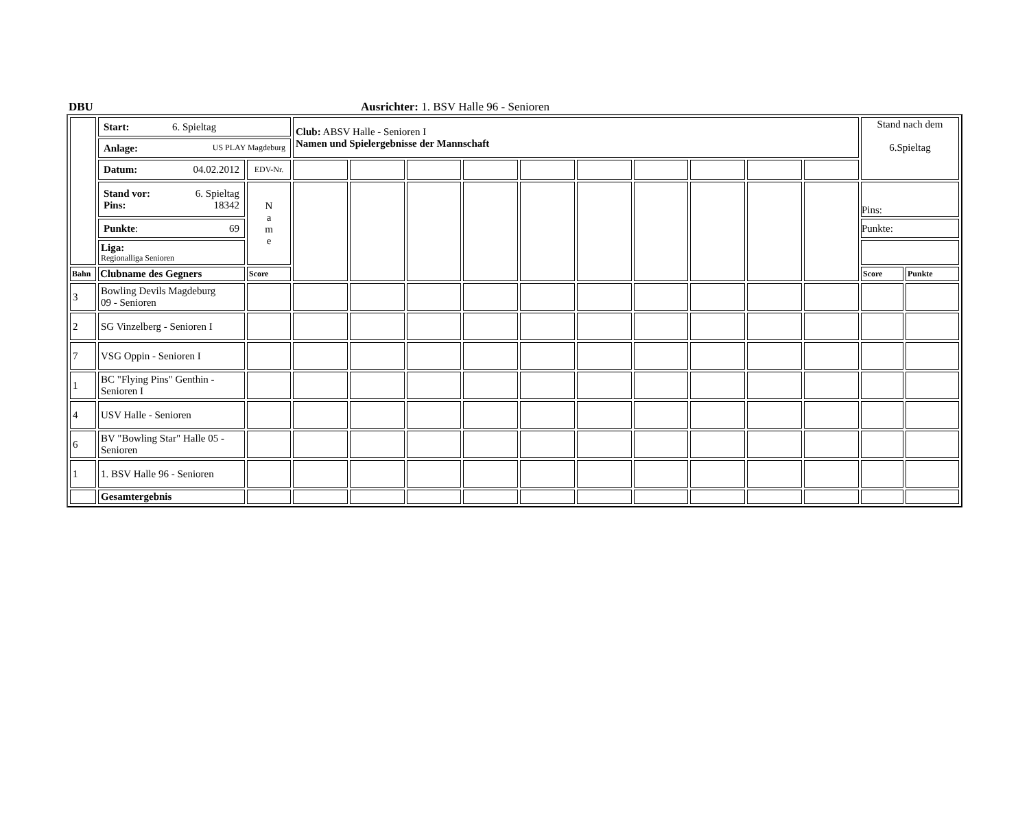DBU
Ausrichter: 1. BSV Halle 96 - Senioren
| | Start: 6. Spieltag | | Club: ABSV Halle - Senioren I Namen und Spielergebnisse der Mannschaft | | | | | | | | | | Stand nach dem 6.Spieltag | |
| | Anlage: US PLAY Magdeburg | | | | | | | | | | | | | |
| | Datum: 04.02.2012 | EDV-Nr. | | | | | | | | | | | | |
| | Stand vor: 6. Spieltag Pins: 18342 | N a m e | | | | | | | | | | | Pins: | |
| | Punkte : 69 | | | | | | | | | | | | Punkte: | |
| | Liga: Regionalliga Senioren | | | | | | | | | | | | | |
| Bahn | Clubname des Gegners | Score | | | | | | | | | | | Score | Punkte |
| 3 | Bowling Devils Magdeburg 09 - Senioren | | | | | | | | | | | | | |
| 2 | SG Vinzelberg - Senioren I | | | | | | | | | | | | | |
| 7 | VSG Oppin - Senioren I | | | | | | | | | | | | | |
| 1 | BC "Flying Pins" Genthin - Senioren I | | | | | | | | | | | | | |
| 4 | USV Halle - Senioren | | | | | | | | | | | | | |
| 6 | BV "Bowling Star" Halle 05 - Senioren | | | | | | | | | | | | | |
| 1 | 1. BSV Halle 96 - Senioren | | | | | | | | | | | | | |
| | Gesamtergebnis | | | | | | | | | | | | | |